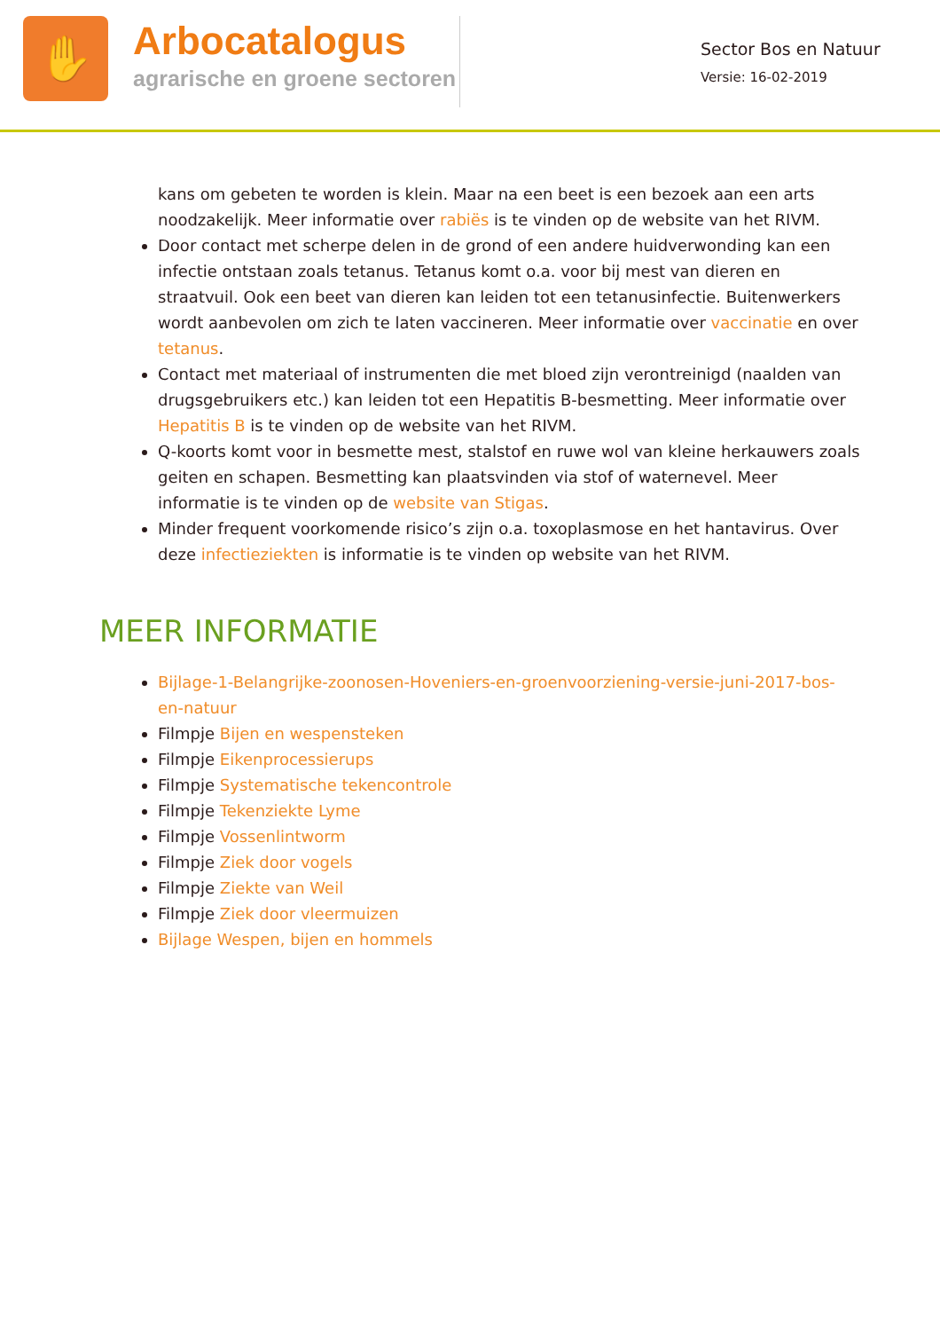✋
Arbocatalogus
agrarische en groene sectoren
Sector Bos en Natuur
Versie: 16-02-2019
kans om gebeten te worden is klein. Maar na een beet is een bezoek aan een arts noodzakelijk. Meer informatie over rabiës is te vinden op de website van het RIVM.
Door contact met scherpe delen in de grond of een andere huidverwonding kan een infectie ontstaan zoals tetanus. Tetanus komt o.a. voor bij mest van dieren en straatvuil. Ook een beet van dieren kan leiden tot een tetanusinfectie. Buitenwerkers wordt aanbevolen om zich te laten vaccineren. Meer informatie over vaccinatie en over tetanus.
Contact met materiaal of instrumenten die met bloed zijn verontreinigd (naalden van drugsgebruikers etc.) kan leiden tot een Hepatitis B-besmetting. Meer informatie over Hepatitis B is te vinden op de website van het RIVM.
Q-koorts komt voor in besmette mest, stalstof en ruwe wol van kleine herkauwers zoals geiten en schapen. Besmetting kan plaatsvinden via stof of waternevel. Meer informatie is te vinden op de website van Stigas.
Minder frequent voorkomende risico’s zijn o.a. toxoplasmose en het hantavirus. Over deze infectieziekten is informatie is te vinden op website van het RIVM.
MEER INFORMATIE
Bijlage-1-Belangrijke-zoonosen-Hoveniers-en-groenvoorziening-versie-juni-2017-bos-en-natuur
Filmpje Bijen en wespensteken
Filmpje Eikenprocessierups
Filmpje Systematische tekencontrole
Filmpje Tekenziekte Lyme
Filmpje Vossenlintworm
Filmpje Ziek door vogels
Filmpje Ziekte van Weil
Filmpje Ziek door vleermuizen
Bijlage Wespen, bijen en hommels